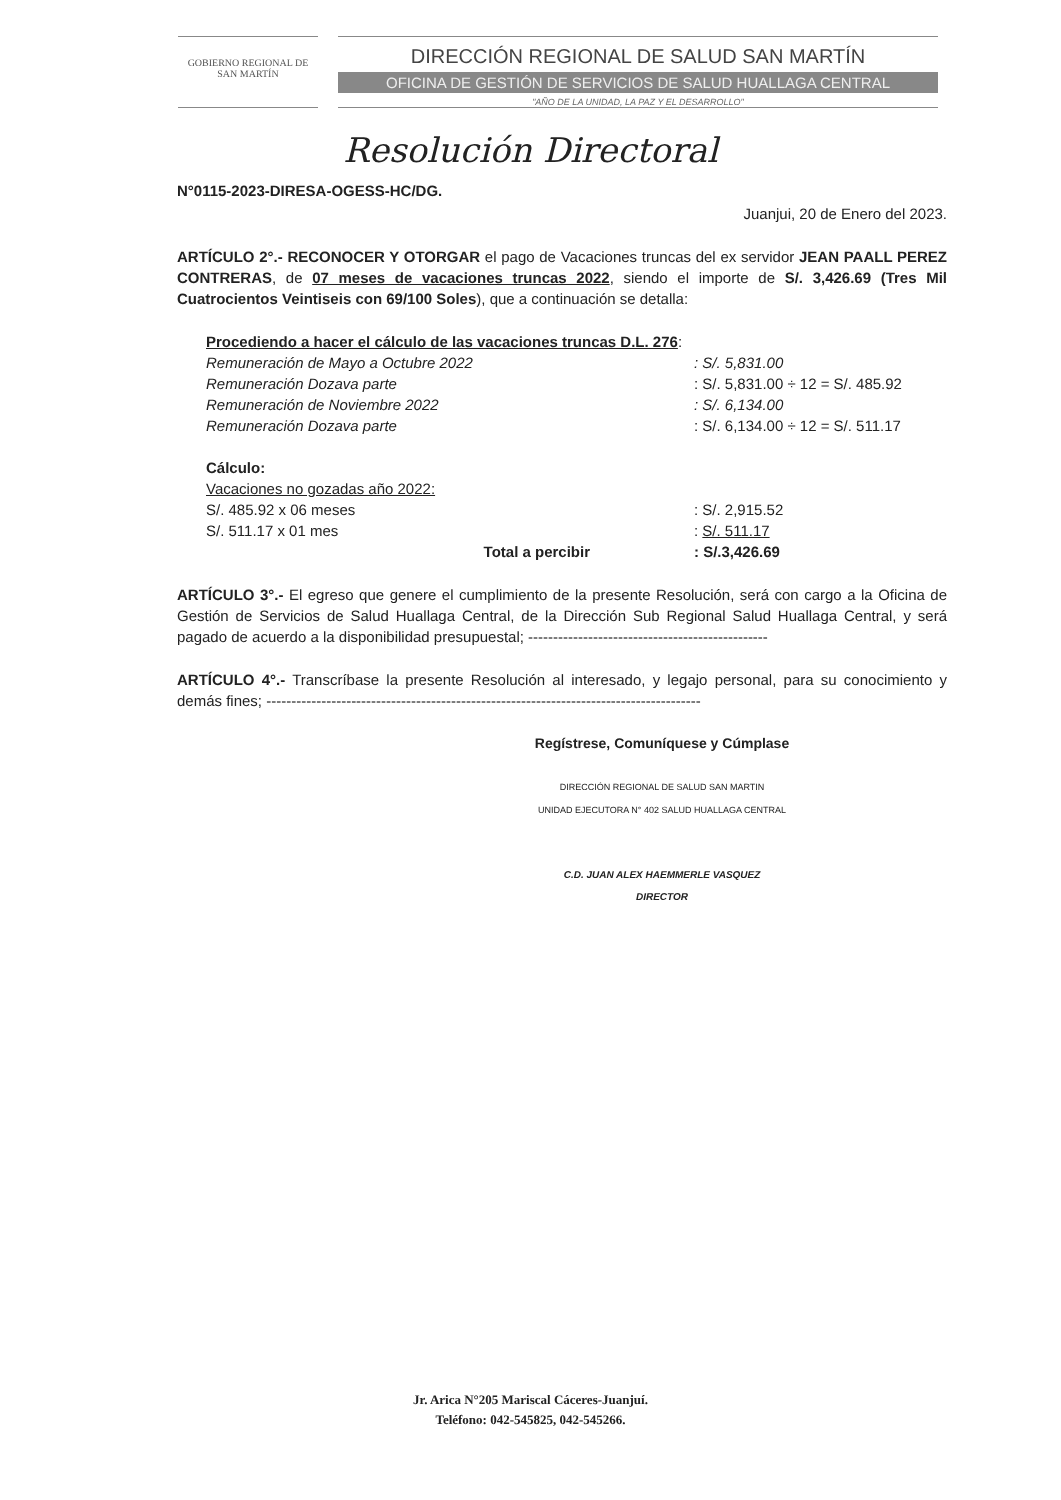GOBIERNO REGIONAL DE
SAN MARTÍN
DIRECCIÓN REGIONAL DE SALUD SAN MARTÍN
OFICINA DE GESTIÓN DE SERVICIOS DE SALUD HUALLAGA CENTRAL
"AÑO DE LA UNIDAD, LA PAZ Y EL DESARROLLO"
Resolución Directoral
N°0115-2023-DIRESA-OGESS-HC/DG.
Juanjui, 20 de Enero del 2023.
ARTÍCULO 2°.- RECONOCER Y OTORGAR el pago de Vacaciones truncas del ex servidor JEAN PAALL PEREZ CONTRERAS, de 07 meses de vacaciones truncas 2022, siendo el importe de S/. 3,426.69 (Tres Mil Cuatrocientos Veintiseis con 69/100 Soles), que a continuación se detalla:
| Procediendo a hacer el cálculo de las vacaciones truncas D.L. 276 : | |
| Remuneración de Mayo a Octubre 2022 | : S/. 5,831.00 |
| Remuneración Dozava parte | : S/. 5,831.00 ÷ 12 = S/. 485.92 |
| Remuneración de Noviembre 2022 | : S/. 6,134.00 |
| Remuneración Dozava parte | : S/. 6,134.00 ÷ 12 = S/. 511.17 |
| Cálculo: | |
| Vacaciones no gozadas año 2022: | |
| S/. 485.92 x 06 meses | : S/. 2,915.52 |
| S/. 511.17 x 01 mes | : S/. 511.17 |
| Total a percibir | : S/.3,426.69 |
ARTÍCULO 3°.- El egreso que genere el cumplimiento de la presente Resolución, será con cargo a la Oficina de Gestión de Servicios de Salud Huallaga Central, de la Dirección Sub Regional Salud Huallaga Central, y será pagado de acuerdo a la disponibilidad presupuestal; ------------------------------------------------
ARTÍCULO 4°.- Transcríbase la presente Resolución al interesado, y legajo personal, para su conocimiento y demás fines; ---------------------------------------------------------------------------------------
Regístrese, Comuníquese y Cúmplase
DIRECCIÓN REGIONAL DE SALUD SAN MARTIN
UNIDAD EJECUTORA N° 402 SALUD HUALLAGA CENTRAL
C.D. JUAN ALEX HAEMMERLE VASQUEZ
DIRECTOR
Jr. Arica N°205 Mariscal Cáceres-Juanjuí.
Teléfono: 042-545825, 042-545266.